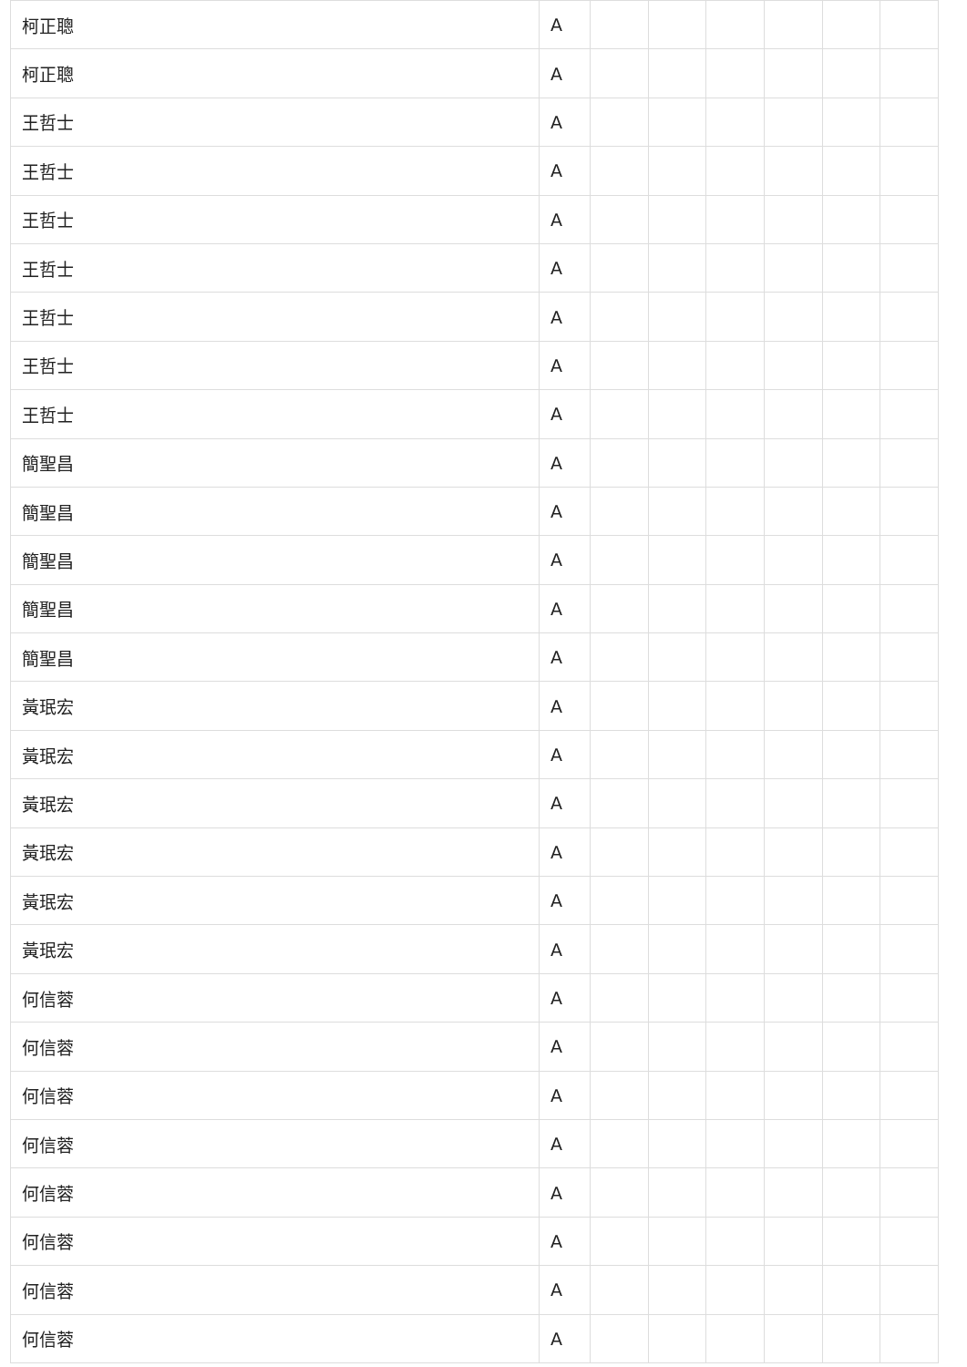| 柯正聰 | A | | | | | | |
| 柯正聰 | A | | | | | | |
| 王哲士 | A | | | | | | |
| 王哲士 | A | | | | | | |
| 王哲士 | A | | | | | | |
| 王哲士 | A | | | | | | |
| 王哲士 | A | | | | | | |
| 王哲士 | A | | | | | | |
| 王哲士 | A | | | | | | |
| 簡聖昌 | A | | | | | | |
| 簡聖昌 | A | | | | | | |
| 簡聖昌 | A | | | | | | |
| 簡聖昌 | A | | | | | | |
| 簡聖昌 | A | | | | | | |
| 黃珉宏 | A | | | | | | |
| 黃珉宏 | A | | | | | | |
| 黃珉宏 | A | | | | | | |
| 黃珉宏 | A | | | | | | |
| 黃珉宏 | A | | | | | | |
| 黃珉宏 | A | | | | | | |
| 何信蓉 | A | | | | | | |
| 何信蓉 | A | | | | | | |
| 何信蓉 | A | | | | | | |
| 何信蓉 | A | | | | | | |
| 何信蓉 | A | | | | | | |
| 何信蓉 | A | | | | | | |
| 何信蓉 | A | | | | | | |
| 何信蓉 | A | | | | | | |